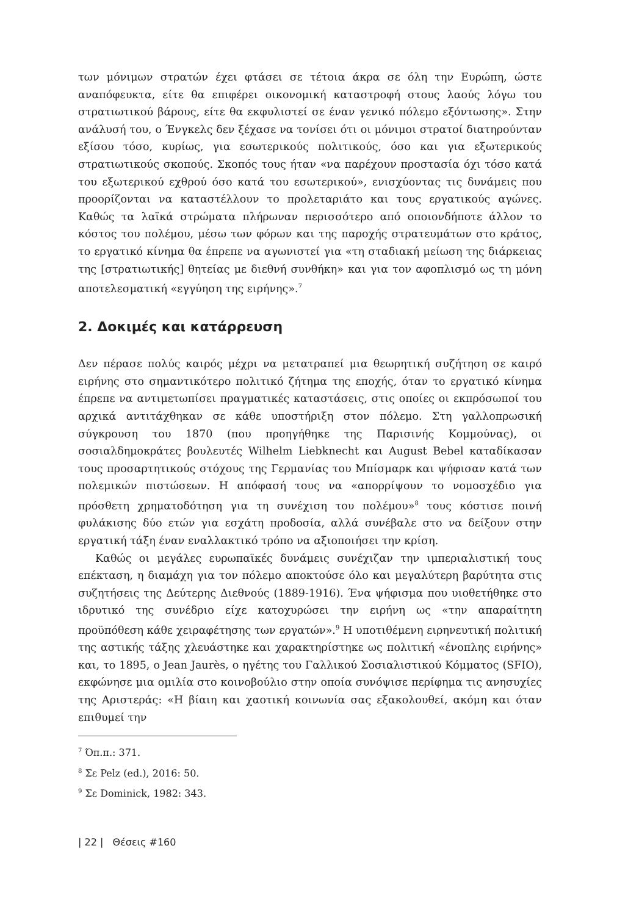των μόνιμων στρατών έχει φτάσει σε τέτοια άκρα σε όλη την Ευρώπη, ώστε αναπόφευκτα, είτε θα επιφέρει οικονομική καταστροφή στους λαούς λόγω του στρατιωτικού βάρους, είτε θα εκφυλιστεί σε έναν γενικό πόλεμο εξόντωσης». Στην ανάλυσή του, ο Ένγκελς δεν ξέχασε να τονίσει ότι οι μόνιμοι στρατοί διατηρούνταν εξίσου τόσο, κυρίως, για εσωτερικούς πολιτικούς, όσο και για εξωτερικούς στρατιωτικούς σκοπούς. Σκοπός τους ήταν «να παρέχουν προστασία όχι τόσο κατά του εξωτερικού εχθρού όσο κατά του εσωτερικού», ενισχύοντας τις δυνάμεις που προορίζονται να καταστέλλουν το προλεταριάτο και τους εργατικούς αγώνες. Καθώς τα λαϊκά στρώματα πλήρωναν περισσότερο από οποιονδήποτε άλλον το κόστος του πολέμου, μέσω των φόρων και της παροχής στρατευμάτων στο κράτος, το εργατικό κίνημα θα έπρεπε να αγωνιστεί για «τη σταδιακή μείωση της διάρκειας της [στρατιωτικής] θητείας με διεθνή συνθήκη» και για τον αφοπλισμό ως τη μόνη αποτελεσματική «εγγύηση της ειρήνης».<sup>7</sup>
2. Δοκιμές και κατάρρευση
Δεν πέρασε πολύς καιρός μέχρι να μετατραπεί μια θεωρητική συζήτηση σε καιρό ειρήνης στο σημαντικότερο πολιτικό ζήτημα της εποχής, όταν το εργατικό κίνημα έπρεπε να αντιμετωπίσει πραγματικές καταστάσεις, στις οποίες οι εκπρόσωποί του αρχικά αντιτάχθηκαν σε κάθε υποστήριξη στον πόλεμο. Στη γαλλοπρωσική σύγκρουση του 1870 (που προηγήθηκε της Παρισινής Κομμούνας), οι σοσιαλδημοκράτες βουλευτές Wilhelm Liebknecht και August Bebel καταδίκασαν τους προσαρτητικούς στόχους της Γερμανίας του Μπίσμαρκ και ψήφισαν κατά των πολεμικών πιστώσεων. Η απόφασή τους να «απορρίψουν το νομοσχέδιο για πρόσθετη χρηματοδότηση για τη συνέχιση του πολέμου»<sup>8</sup> τους κόστισε ποινή φυλάκισης δύο ετών για εσχάτη προδοσία, αλλά συνέβαλε στο να δείξουν στην εργατική τάξη έναν εναλλακτικό τρόπο να αξιοποιήσει την κρίση.
Καθώς οι μεγάλες ευρωπαϊκές δυνάμεις συνέχιζαν την ιμπεριαλιστική τους επέκταση, η διαμάχη για τον πόλεμο αποκτούσε όλο και μεγαλύτερη βαρύτητα στις συζητήσεις της Δεύτερης Διεθνούς (1889-1916). Ένα ψήφισμα που υιοθετήθηκε στο ιδρυτικό της συνέδριο είχε κατοχυρώσει την ειρήνη ως «την απαραίτητη προϋπόθεση κάθε χειραφέτησης των εργατών».<sup>9</sup> Η υποτιθέμενη ειρηνευτική πολιτική της αστικής τάξης χλευάστηκε και χαρακτηρίστηκε ως πολιτική «ένοπλης ειρήνης» και, το 1895, ο Jean Jaurès, ο ηγέτης του Γαλλικού Σοσιαλιστικού Κόμματος (SFIO), εκφώνησε μια ομιλία στο κοινοβούλιο στην οποία συνόψισε περίφημα τις ανησυχίες της Αριστεράς: «Η βίαιη και χαοτική κοινωνία σας εξακολουθεί, ακόμη και όταν επιθυμεί την
<sup>7</sup> Όπ.π.: 371.
<sup>8</sup> Σε Pelz (ed.), 2016: 50.
<sup>9</sup> Σε Dominick, 1982: 343.
| 22 | Θέσεις #160